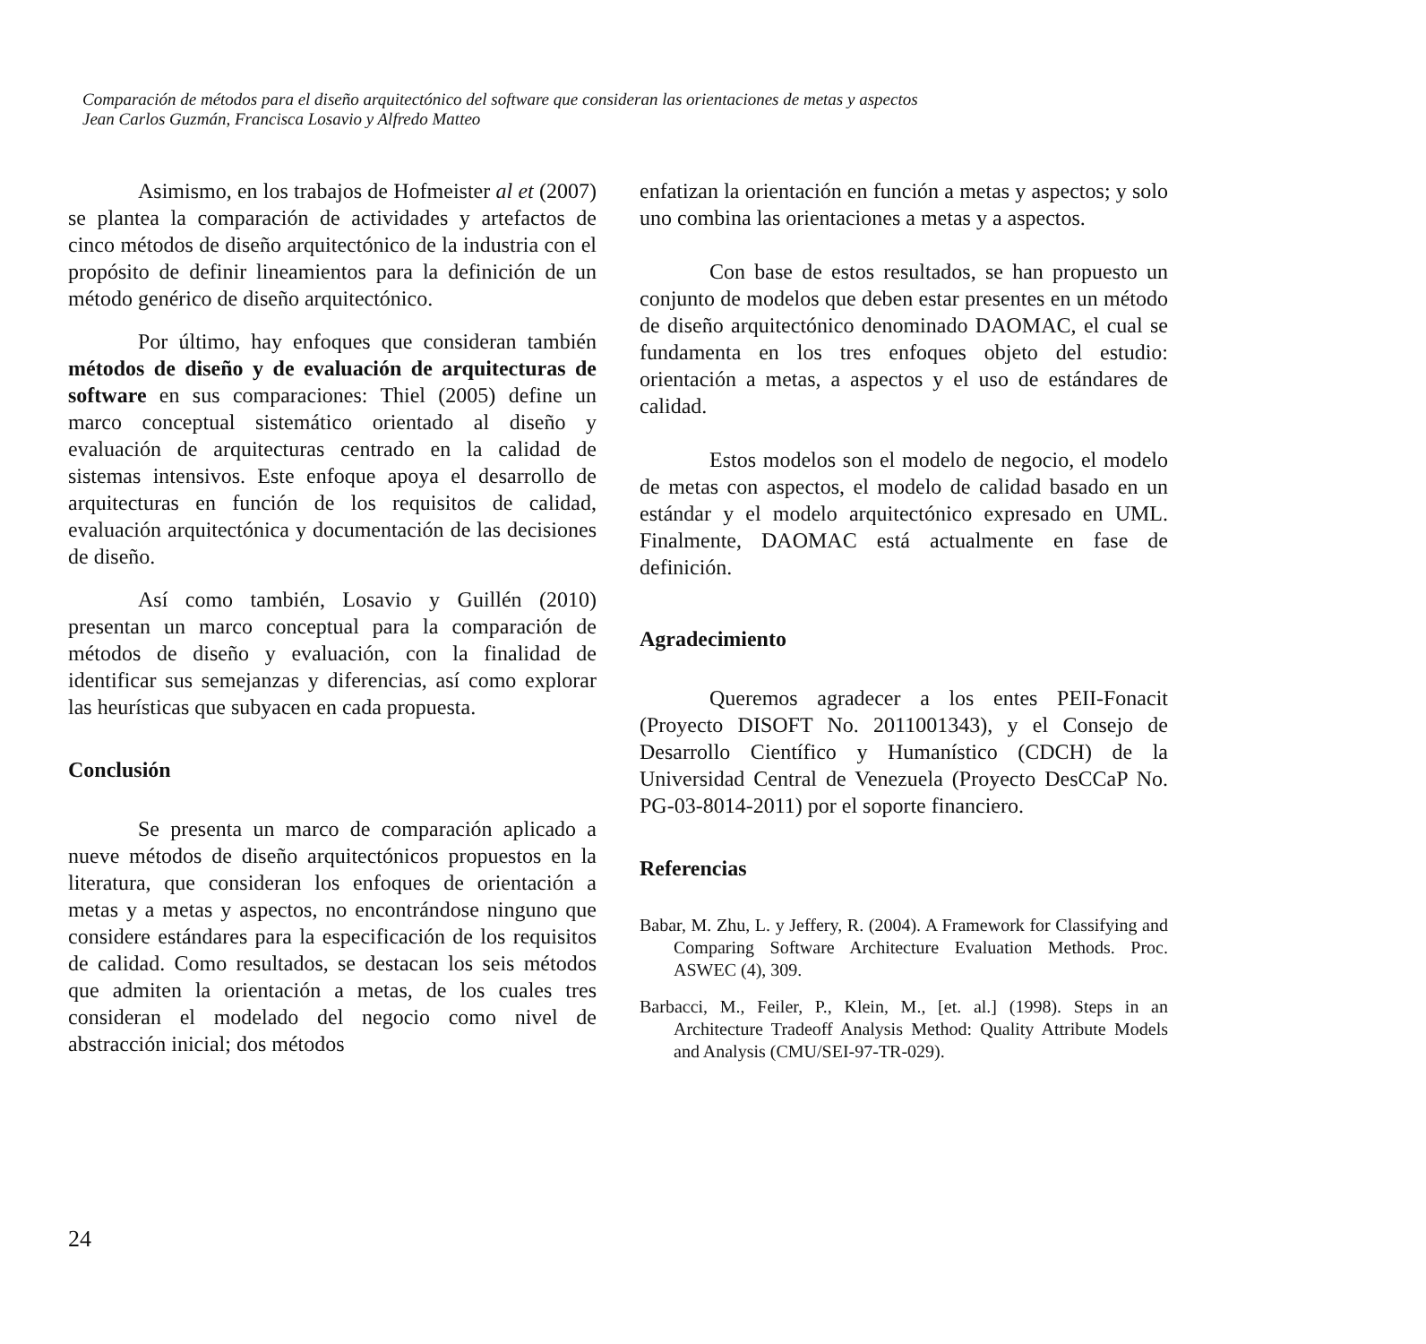Comparación de métodos para el diseño arquitectónico del software que consideran las orientaciones de metas y aspectos
Jean Carlos Guzmán, Francisca Losavio y Alfredo Matteo
Asimismo, en los trabajos de Hofmeister al et (2007) se plantea la comparación de actividades y artefactos de cinco métodos de diseño arquitectónico de la industria con el propósito de definir lineamientos para la definición de un método genérico de diseño arquitectónico.
Por último, hay enfoques que consideran también métodos de diseño y de evaluación de arquitecturas de software en sus comparaciones: Thiel (2005) define un marco conceptual sistemático orientado al diseño y evaluación de arquitecturas centrado en la calidad de sistemas intensivos. Este enfoque apoya el desarrollo de arquitecturas en función de los requisitos de calidad, evaluación arquitectónica y documentación de las decisiones de diseño.
Así como también, Losavio y Guillén (2010) presentan un marco conceptual para la comparación de métodos de diseño y evaluación, con la finalidad de identificar sus semejanzas y diferencias, así como explorar las heurísticas que subyacen en cada propuesta.
Conclusión
Se presenta un marco de comparación aplicado a nueve métodos de diseño arquitectónicos propuestos en la literatura, que consideran los enfoques de orientación a metas y a metas y aspectos, no encontrándose ninguno que considere estándares para la especificación de los requisitos de calidad. Como resultados, se destacan los seis métodos que admiten la orientación a metas, de los cuales tres consideran el modelado del negocio como nivel de abstracción inicial; dos métodos
enfatizan la orientación en función a metas y aspectos; y solo uno combina las orientaciones a metas y a aspectos.
Con base de estos resultados, se han propuesto un conjunto de modelos que deben estar presentes en un método de diseño arquitectónico denominado DAOMAC, el cual se fundamenta en los tres enfoques objeto del estudio: orientación a metas, a aspectos y el uso de estándares de calidad.
Estos modelos son el modelo de negocio, el modelo de metas con aspectos, el modelo de calidad basado en un estándar y el modelo arquitectónico expresado en UML. Finalmente, DAOMAC está actualmente en fase de definición.
Agradecimiento
Queremos agradecer a los entes PEII-Fonacit (Proyecto DISOFT No. 2011001343), y el Consejo de Desarrollo Científico y Humanístico (CDCH) de la Universidad Central de Venezuela (Proyecto DesCCaP No. PG-03-8014-2011) por el soporte financiero.
Referencias
Babar, M. Zhu, L. y Jeffery, R. (2004). A Framework for Classifying and Comparing Software Architecture Evaluation Methods. Proc. ASWEC (4), 309.
Barbacci, M., Feiler, P., Klein, M., [et. al.] (1998). Steps in an Architecture Tradeoff Analysis Method: Quality Attribute Models and Analysis (CMU/SEI-97-TR-029).
24